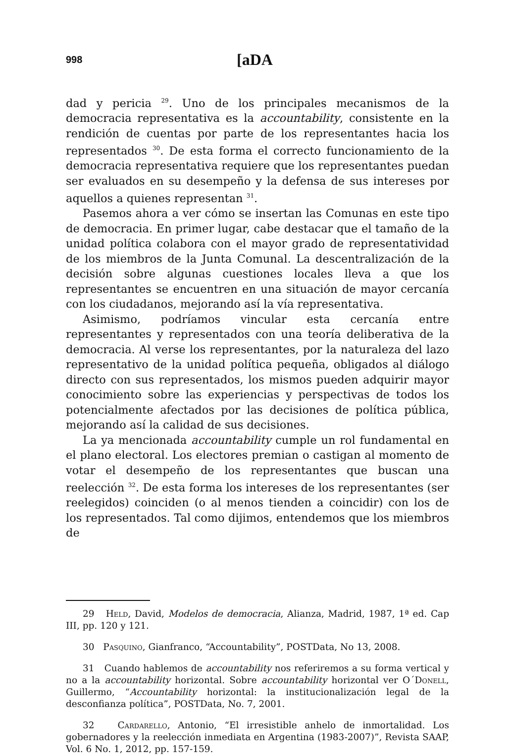998 [aDA
dad y pericia <sup>29</sup>. Uno de los principales mecanismos de la democracia representativa es la accountability, consistente en la rendición de cuentas por parte de los representantes hacia los representados <sup>30</sup>. De esta forma el correcto funcionamiento de la democracia representativa requiere que los representantes puedan ser evaluados en su desempeño y la defensa de sus intereses por aquellos a quienes representan <sup>31</sup>.
Pasemos ahora a ver cómo se insertan las Comunas en este tipo de democracia. En primer lugar, cabe destacar que el tamaño de la unidad política colabora con el mayor grado de representatividad de los miembros de la Junta Comunal. La descentralización de la decisión sobre algunas cuestiones locales lleva a que los representantes se encuentren en una situación de mayor cercanía con los ciudadanos, mejorando así la vía representativa.
Asimismo, podríamos vincular esta cercanía entre representantes y representados con una teoría deliberativa de la democracia. Al verse los representantes, por la naturaleza del lazo representativo de la unidad política pequeña, obligados al diálogo directo con sus representados, los mismos pueden adquirir mayor conocimiento sobre las experiencias y perspectivas de todos los potencialmente afectados por las decisiones de política pública, mejorando así la calidad de sus decisiones.
La ya mencionada accountability cumple un rol fundamental en el plano electoral. Los electores premian o castigan al momento de votar el desempeño de los representantes que buscan una reelección <sup>32</sup>. De esta forma los intereses de los representantes (ser reelegidos) coinciden (o al menos tienden a coincidir) con los de los representados. Tal como dijimos, entendemos que los miembros de
29 Held, David, Modelos de democracia, Alianza, Madrid, 1987, 1ª ed. Cap III, pp. 120 y 121.
30 Pasquino, Gianfranco, “Accountability”, POSTData, No 13, 2008.
31 Cuando hablemos de accountability nos referiremos a su forma vertical y no a la accountability horizontal. Sobre accountability horizontal ver O´Donell, Guillermo, “Accountability horizontal: la institucionalización legal de la desconfianza política”, POSTData, No. 7, 2001.
32 Cardarello, Antonio, “El irresistible anhelo de inmortalidad. Los gobernadores y la reelección inmediata en Argentina (1983-2007)”, Revista SAAP, Vol. 6 No. 1, 2012, pp. 157-159.